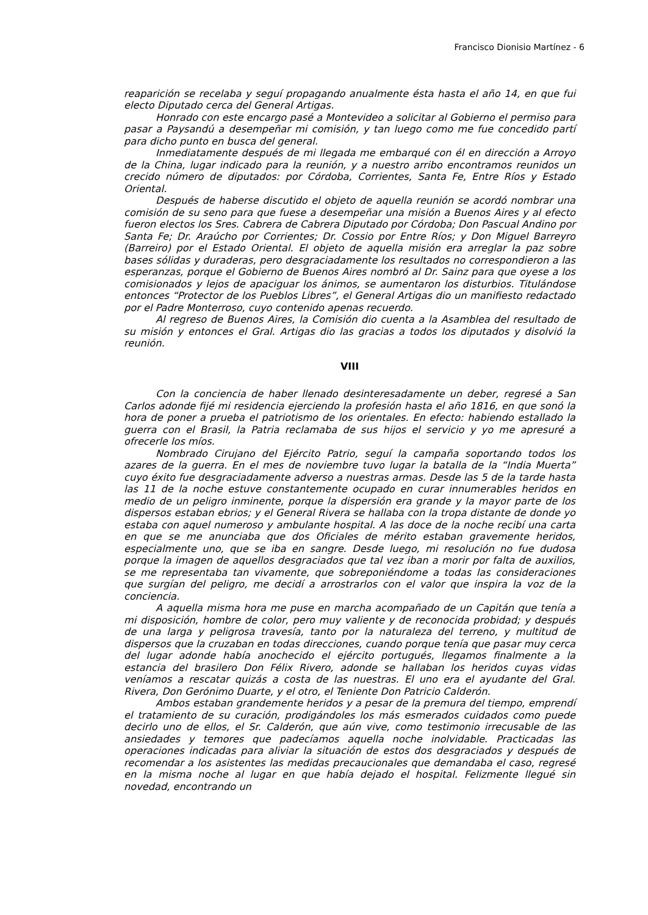Francisco Dionisio Martínez - 6
reaparición se recelaba y seguí propagando anualmente ésta hasta el año 14, en que fui electo Diputado cerca del General Artigas.
Honrado con este encargo pasé a Montevideo a solicitar al Gobierno el permiso para pasar a Paysandú a desempeñar mi comisión, y tan luego como me fue concedido partí para dicho punto en busca del general.
Inmediatamente después de mi llegada me embarqué con él en dirección a Arroyo de la China, lugar indicado para la reunión, y a nuestro arribo encontramos reunidos un crecido número de diputados: por Córdoba, Corrientes, Santa Fe, Entre Ríos y Estado Oriental.
Después de haberse discutido el objeto de aquella reunión se acordó nombrar una comisión de su seno para que fuese a desempeñar una misión a Buenos Aires y al efecto fueron electos los Sres. Cabrera de Cabrera Diputado por Córdoba; Don Pascual Andino por Santa Fe; Dr. Araúcho por Corrientes; Dr. Cossio por Entre Ríos; y Don Miguel Barreyro (Barreiro) por el Estado Oriental. El objeto de aquella misión era arreglar la paz sobre bases sólidas y duraderas, pero desgraciadamente los resultados no correspondieron a las esperanzas, porque el Gobierno de Buenos Aires nombró al Dr. Sainz para que oyese a los comisionados y lejos de apaciguar los ánimos, se aumentaron los disturbios. Titulándose entonces “Protector de los Pueblos Libres”, el General Artigas dio un manifiesto redactado por el Padre Monterroso, cuyo contenido apenas recuerdo.
Al regreso de Buenos Aires, la Comisión dio cuenta a la Asamblea del resultado de su misión y entonces el Gral. Artigas dio las gracias a todos los diputados y disolvió la reunión.
VIII
Con la conciencia de haber llenado desinteresadamente un deber, regresé a San Carlos adonde fijé mi residencia ejerciendo la profesión hasta el año 1816, en que sonó la hora de poner a prueba el patriotismo de los orientales. En efecto: habiendo estallado la guerra con el Brasil, la Patria reclamaba de sus hijos el servicio y yo me apresuré a ofrecerle los míos.
Nombrado Cirujano del Ejército Patrio, seguí la campaña soportando todos los azares de la guerra. En el mes de noviembre tuvo lugar la batalla de la “India Muerta” cuyo éxito fue desgraciadamente adverso a nuestras armas. Desde las 5 de la tarde hasta las 11 de la noche estuve constantemente ocupado en curar innumerables heridos en medio de un peligro inminente, porque la dispersión era grande y la mayor parte de los dispersos estaban ebrios; y el General Rivera se hallaba con la tropa distante de donde yo estaba con aquel numeroso y ambulante hospital. A las doce de la noche recibí una carta en que se me anunciaba que dos Oficiales de mérito estaban gravemente heridos, especialmente uno, que se iba en sangre. Desde luego, mi resolución no fue dudosa porque la imagen de aquellos desgraciados que tal vez iban a morir por falta de auxilios, se me representaba tan vivamente, que sobreponiéndome a todas las consideraciones que surgían del peligro, me decidí a arrostrarlos con el valor que inspira la voz de la conciencia.
A aquella misma hora me puse en marcha acompañado de un Capitán que tenía a mi disposición, hombre de color, pero muy valiente y de reconocida probidad; y después de una larga y peligrosa travesía, tanto por la naturaleza del terreno, y multitud de dispersos que la cruzaban en todas direcciones, cuando porque tenía que pasar muy cerca del lugar adonde había anochecido el ejército portugués, llegamos finalmente a la estancia del brasilero Don Félix Rivero, adonde se hallaban los heridos cuyas vidas veníamos a rescatar quizás a costa de las nuestras. El uno era el ayudante del Gral. Rivera, Don Gerónimo Duarte, y el otro, el Teniente Don Patricio Calderón.
Ambos estaban grandemente heridos y a pesar de la premura del tiempo, emprendí el tratamiento de su curación, prodigándoles los más esmerados cuidados como puede decirlo uno de ellos, el Sr. Calderón, que aún vive, como testimonio irrecusable de las ansiedades y temores que padecíamos aquella noche inolvidable. Practicadas las operaciones indicadas para aliviar la situación de estos dos desgraciados y después de recomendar a los asistentes las medidas precaucionales que demandaba el caso, regresé en la misma noche al lugar en que había dejado el hospital. Felizmente llegué sin novedad, encontrando un